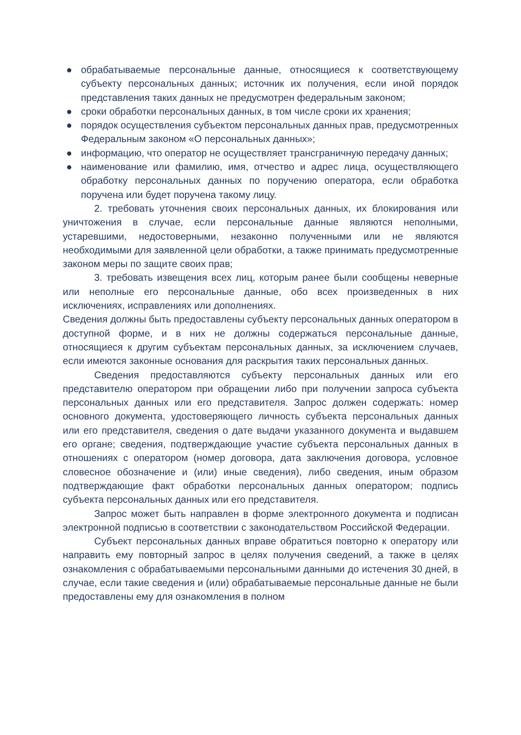● обрабатываемые персональные данные, относящиеся к соответствующему субъекту персональных данных; источник их получения, если иной порядок представления таких данных не предусмотрен федеральным законом;
● сроки обработки персональных данных, в том числе сроки их хранения;
● порядок осуществления субъектом персональных данных прав, предусмотренных Федеральным законом «О персональных данных»;
● информацию, что оператор не осуществляет трансграничную передачу данных;
● наименование или фамилию, имя, отчество и адрес лица, осуществляющего обработку персональных данных по поручению оператора, если обработка поручена или будет поручена такому лицу.
2. требовать уточнения своих персональных данных, их блокирования или уничтожения в случае, если персональные данные являются неполными, устаревшими, недостоверными, незаконно полученными или не являются необходимыми для заявленной цели обработки, а также принимать предусмотренные законом меры по защите своих прав;
3. требовать извещения всех лиц, которым ранее были сообщены неверные или неполные его персональные данные, обо всех произведенных в них исключениях, исправлениях или дополнениях.
Сведения должны быть предоставлены субъекту персональных данных оператором в доступной форме, и в них не должны содержаться персональные данные, относящиеся к другим субъектам персональных данных, за исключением случаев, если имеются законные основания для раскрытия таких персональных данных.
Сведения предоставляются субъекту персональных данных или его представителю оператором при обращении либо при получении запроса субъекта персональных данных или его представителя. Запрос должен содержать: номер основного документа, удостоверяющего личность субъекта персональных данных или его представителя, сведения о дате выдачи указанного документа и выдавшем его органе; сведения, подтверждающие участие субъекта персональных данных в отношениях с оператором (номер договора, дата заключения договора, условное словесное обозначение и (или) иные сведения), либо сведения, иным образом подтверждающие факт обработки персональных данных оператором; подпись субъекта персональных данных или его представителя.
Запрос может быть направлен в форме электронного документа и подписан электронной подписью в соответствии с законодательством Российской Федерации.
Субъект персональных данных вправе обратиться повторно к оператору или направить ему повторный запрос в целях получения сведений, а также в целях ознакомления с обрабатываемыми персональными данными до истечения 30 дней, в случае, если такие сведения и (или) обрабатываемые персональные данные не были предоставлены ему для ознакомления в полном